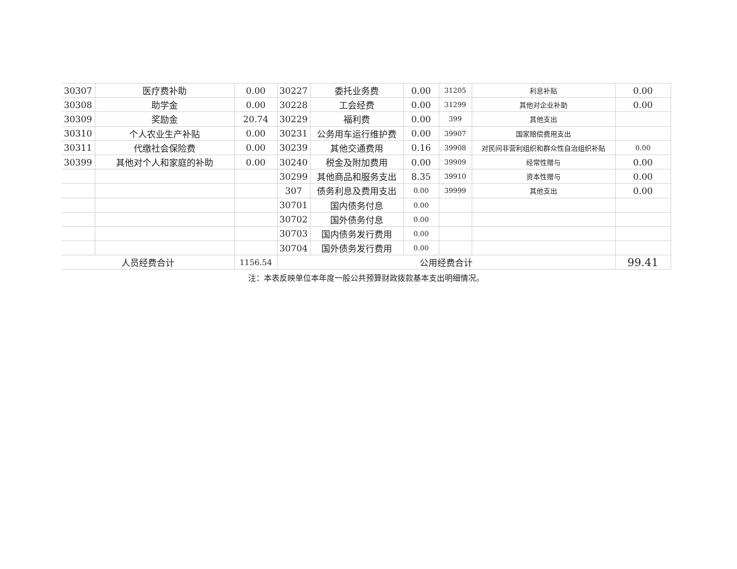| 30307 | 医疗费补助 | 0.00 | 30227 | 委托业务费 | 0.00 | 31205 | 利息补贴 | 0.00 |
| 30308 | 助学金 | 0.00 | 30228 | 工会经费 | 0.00 | 31299 | 其他对企业补助 | 0.00 |
| 30309 | 奖励金 | 20.74 | 30229 | 福利费 | 0.00 | 399 | 其他支出 | |
| 30310 | 个人农业生产补贴 | 0.00 | 30231 | 公务用车运行维护费 | 0.00 | 39907 | 国家赔偿费用支出 | |
| 30311 | 代缴社会保险费 | 0.00 | 30239 | 其他交通费用 | 0.16 | 39908 | 对民间非营利组织和群众性自治组织补贴 | 0.00 |
| 30399 | 其他对个人和家庭的补助 | 0.00 | 30240 | 税金及附加费用 | 0.00 | 39909 | 经常性赠与 | 0.00 |
| | | | 30299 | 其他商品和服务支出 | 8.35 | 39910 | 资本性赠与 | 0.00 |
| | | | 307 | 债务利息及费用支出 | 0.00 | 39999 | 其他支出 | 0.00 |
| | | | 30701 | 国内债务付息 | 0.00 | | | |
| | | | 30702 | 国外债务付息 | 0.00 | | | |
| | | | 30703 | 国内债务发行费用 | 0.00 | | | |
| | | | 30704 | 国外债务发行费用 | 0.00 | | | |
| 人员经费合计 | | 1156.54 | 公用经费合计 | | | | | 99.41 |
注：本表反映单位本年度一般公共预算财政拨款基本支出明细情况。